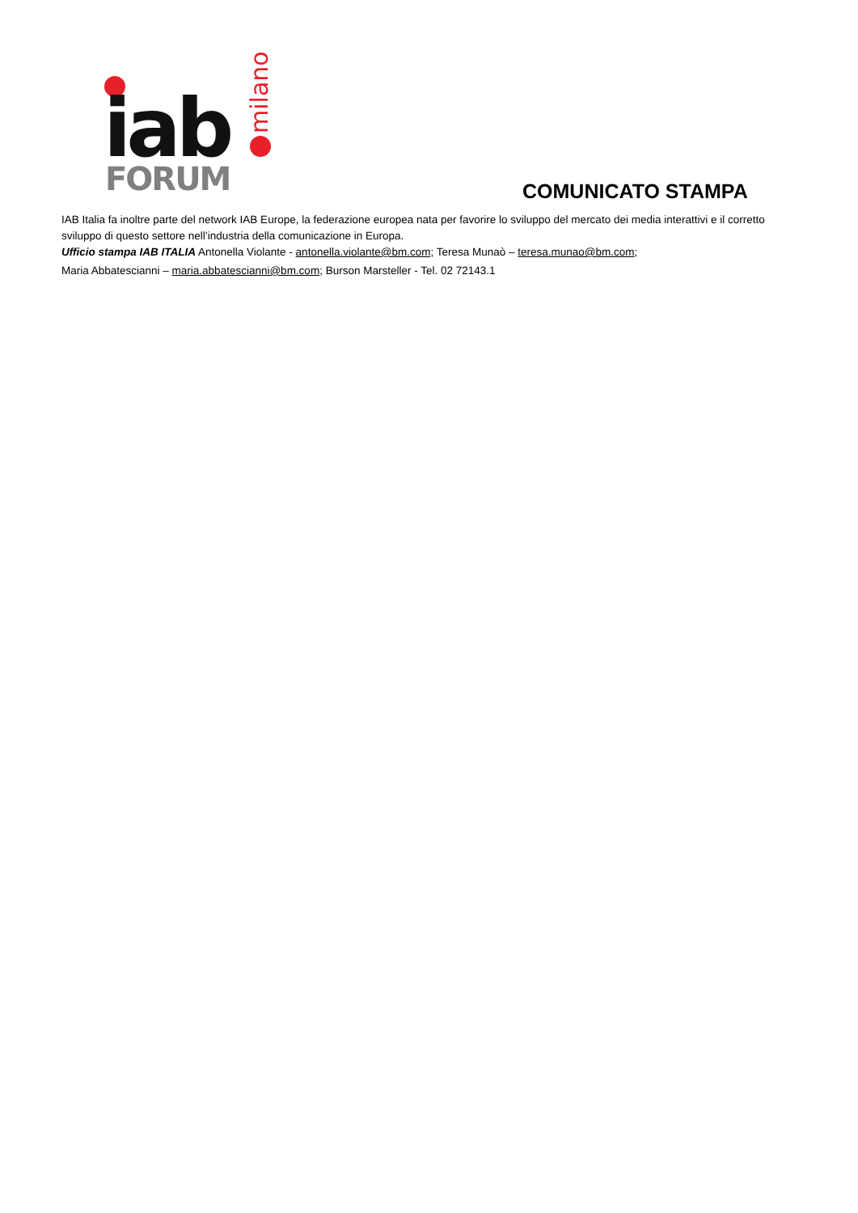iab
FORUM
milano
COMUNICATO STAMPA
IAB Italia fa inoltre parte del network IAB Europe, la federazione europea nata per favorire lo sviluppo del mercato dei media interattivi e il corretto sviluppo di questo settore nell’industria della comunicazione in Europa.
Ufficio stampa IAB ITALIA Antonella Violante - antonella.violante@bm.com; Teresa Munaò – teresa.munao@bm.com;
Maria Abbatescianni – maria.abbatescianni@bm.com; Burson Marsteller - Tel. 02 72143.1